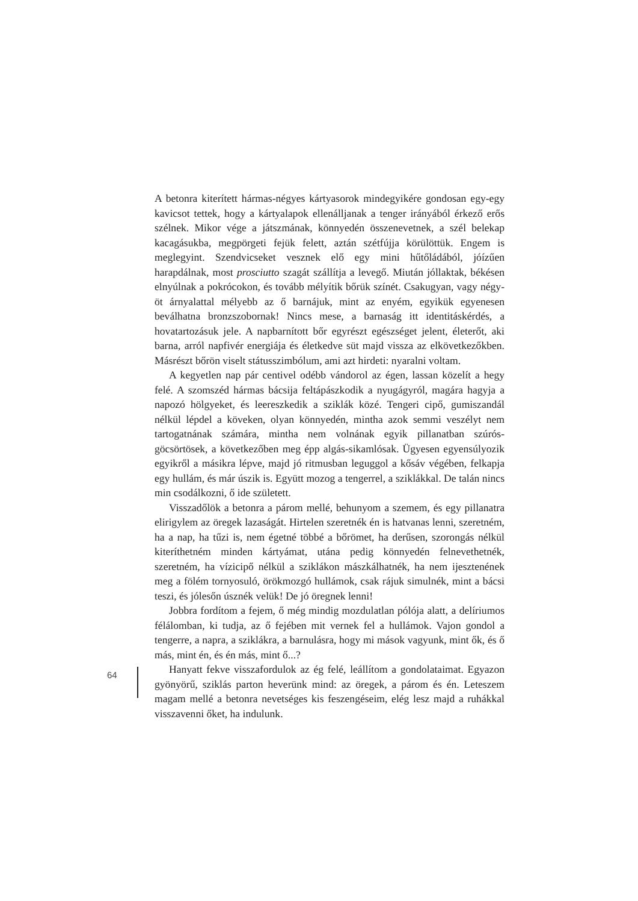A betonra kiterített hármas-négyes kártyasorok mindegyikére gondosan egy-egy kavicsot tettek, hogy a kártyalapok ellenálljanak a tenger irányából érkező erős szélnek. Mikor vége a játszmának, könnyedén összenevetnek, a szél belekap kacagásukba, megpörgeti fejük felett, aztán szétfújja körülöttük. Engem is meglegyint. Szendvicseket vesznek elő egy mini hűtőládából, jóízűen harapdálnak, most prosciutto szagát szállítja a levegő. Miután jóllaktak, békésen elnyúlnak a pokrócokon, és tovább mélyítik bőrük színét. Csakugyan, vagy négy-öt árnyalattal mélyebb az ő barnájuk, mint az enyém, egyikük egyenesen beválhatna bronzszobornak! Nincs mese, a barnaság itt identitáskérdés, a hovatartozásuk jele. A napbarnított bőr egyrészt egészséget jelent, életerőt, aki barna, arról napfivér energiája és életkedve süt majd vissza az elkövetkezőkben. Másrészt bőrön viselt státusszimbólum, ami azt hirdeti: nyaralni voltam.
A kegyetlen nap pár centivel odébb vándorol az égen, lassan közelít a hegy felé. A szomszéd hármas bácsija feltápászkodik a nyugágyról, magára hagyja a napozó hölgyeket, és leereszkedik a sziklák közé. Tengeri cipő, gumiszandál nélkül lépdel a köveken, olyan könnyedén, mintha azok semmi veszélyt nem tartogatnának számára, mintha nem volnának egyik pillanatban szúrós-göcsörtösek, a következőben meg épp algás-sikamlósak. Ügyesen egyensúlyozik egyikről a másikra lépve, majd jó ritmusban leguggol a kősáv végében, felkapja egy hullám, és már úszik is. Együtt mozog a tengerrel, a sziklákkal. De talán nincs min csodálkozni, ő ide született.
Visszadőlök a betonra a párom mellé, behunyom a szemem, és egy pillanatra elirigylem az öregek lazaságát. Hirtelen szeretnék én is hatvanas lenni, szeretném, ha a nap, ha tűzi is, nem égetné többé a bőrömet, ha derűsen, szorongás nélkül kiteríthetném minden kártyámat, utána pedig könnyedén felnevethetnék, szeretném, ha vízicipő nélkül a sziklákon mászkálhatnék, ha nem ijesztenének meg a fölém tornyosuló, örökmozgó hullámok, csak rájuk simulnék, mint a bácsi teszi, és jólesőn úsznék velük! De jó öregnek lenni!
Jobbra fordítom a fejem, ő még mindig mozdulatlan pólója alatt, a delíriumos félálomban, ki tudja, az ő fejében mit vernek fel a hullámok. Vajon gondol a tengerre, a napra, a sziklákra, a barnulásra, hogy mi mások vagyunk, mint ők, és ő más, mint én, és én más, mint ő...?
Hanyatt fekve visszafordulok az ég felé, leállítom a gondolataimat. Egyazon gyönyörű, sziklás parton heverünk mind: az öregek, a párom és én. Leteszem magam mellé a betonra nevetséges kis feszengéseim, elég lesz majd a ruhákkal visszavenni őket, ha indulunk.
64